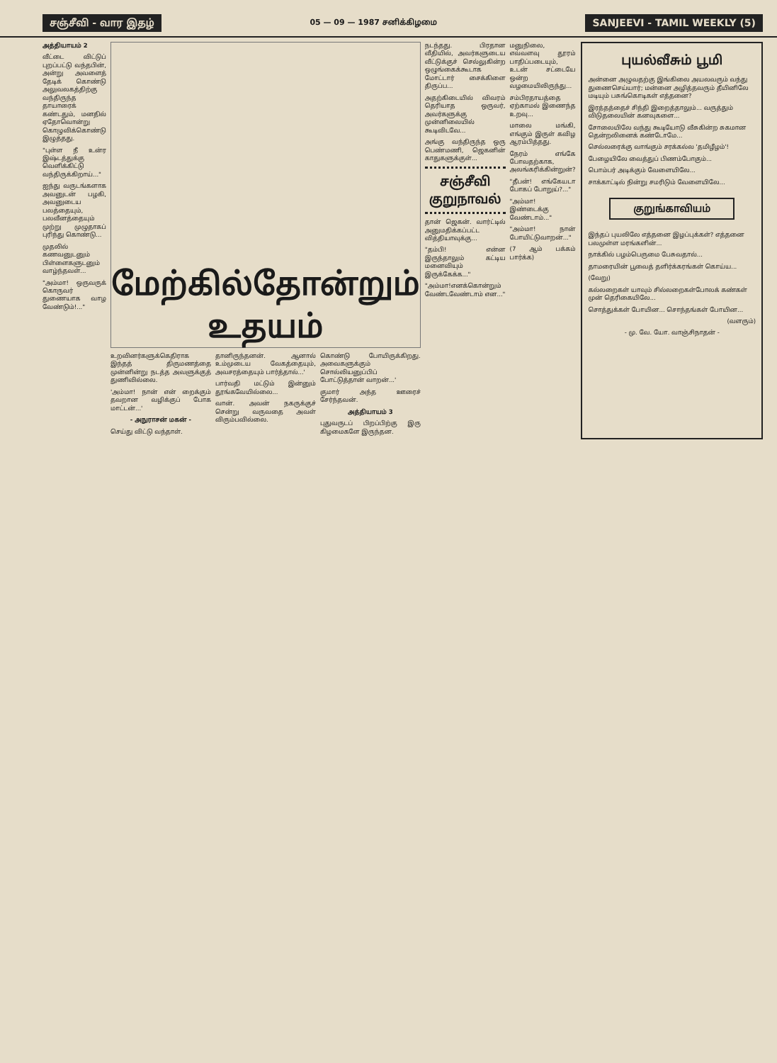சஞ்சீவி - வார இதழ் 05 — 09 — 1987 சனிக்கிழமை SANJEEVI - TAMIL WEEKLY (5)
அத்தியாயம் 2
வீட்டை விட்டுப் புறப்பட்டு வந்தபின், அன்று அவளைத் தேடிக் கொண்டு அலுவலகத்திற்கு வந்திருந்த தாயாரைக் கண்டதும், மனதில் ஏதோவொன்று கொழுவிக்கொண்டு இழுத்தது.
"புள்ள நீ உன்ர இஷ்டத்துக்கு வெளிக்கிட்டு வந்திருக்கிறாய்..."
ஐந்து வருடங்களாக அவனுடன் பழகி, அவனுடைய பலத்தையும், பலவீனத்தையும் முற்று முழுதாகப் புரிந்து கொண்டு...
முதலில் கணவனுடனும் பிள்ளைகளுடனும் வாழ்ந்தவள்...
"அம்மா! ஒருவருக் கொருவர் துணையாக வாழ வேண்டும்!..."
மேற்கில்தோன்றும்
உதயம்
உறவினர்களுக்கெதிராக இந்தத் திருமணத்தை முன்னின்று நடத்த அவளுக்குத் துணிவில்லை.
'அம்மா! நான் என் றைக்கும் தவறான வழிக்குப் போக மாட்டன்...'
- அநுராசன் மகன் -
செய்து விட்டு வந்தாள்.
தானிருந்தனன். ஆனால் உம்முடைய வேகத்தையும், அவசரத்தையும் பார்த்தால்...'
பார்வதி மட்டும் இன்னும் தூங்கவேயில்லை...
வான். அவன் நகருக்குச் சென்று வருவதை அவள் விரும்பவில்லை.
கொண்டு போயிருக்கிறது. அவைகளுக்கும் சொல்லியனுப்பிப் போட்டுத்தான் வாறன்...'
குமார் அந்த ஊரைச் சேர்ந்தவன்.
அத்தியாயம் 3
புதுவருடப் பிறப்பிற்கு இரு கிழமைகளே இருந்தன.
நடந்தது. பிரதான வீதியில், அவர்களுடைய வீட்டுக்குச் செல்லுகின்ற ஒழுங்கைக்கூடாக மோட்டார் சைக்கிளை திருப்ப...
அதற்கிடையில் விவரம் தெரியாத ஒருவர், அவர்களுக்கு முன்னிலையில் கூடிவிடவே...
அங்கு வந்திருந்த ஒரு பெண்மணி, ஜெகனின் காதுகளுக்குள்...
சஞ்சீவி குறுநாவல்
தான் ஜெகன். வார்ட்டில் அனுமதிக்கப்பட்ட வித்தியாவுக்கு...
"தம்பி! என்ன இருந்தாலும் கட்டிய மனைவியும் இருக்கேக்க..."
"அம்மா!எனக்கொன்றும் வேண்டவேண்டாம் என..."
மனுநிலை, எவ்வளவு தூரம் பாதிப்படையும், உடன் சட்டையே ஒன்ற வழமையிலிருந்து...
சம்பிரதாயத்தை ஏற்காமல் இணைந்த உறவு...
மாலை மங்கி, எங்கும் இருள் கவிழ ஆரம்பித்தது.
நேரம் எங்கே போவதற்காக, அலங்கரிக்கின்றுன்?
"தீபன்! எங்கேயடா போகப் போறுய்?..."
"அம்மா! இண்டைக்கு வேண்டாம்..."
"அம்மா! நான் போயிட்டுவாறன்..."
(7 ஆம் பக்கம் பார்க்க)
புயல்வீசும் பூமி
அன்னை அழுவதற்கு இங்கிலை அயலவரும் வந்து துணைசெய்யார்; மன்னை அழித்தவரும் தீயினிலே மடியும் பசுங்கொடிகள் எத்தனை?
இரத்தத்தைச் சிந்தி இறைத்தாலும்... வருத்தும் விடுதலையின் கனவுகளை...
சோலையிலே வந்து கூடியோடு வீசுகின்ற சுகமான தென்றலினைக் கண்டோமே...
செல்லரைக்கு வாங்கும் சரக்கல்ல 'தமிழீழம்'!
பேழையிலே வைத்துப் பிணம்போகும்...
பொம்பர் அடிக்கும் வேளையிலே...
சாக்காட்டில் நின்று சமரிடும் வேளையிலே...
குறுங்காவியம்
இந்தப் புயலிலே எத்தனை இழப்புக்கள்? எத்தனை பலமுள்ள மரங்களின்...
நாக்கில் பழம்பெருமை பேசுவதால்...
தாமரையின் பூவைத் தளிர்க்கரங்கள் கொய்ய...
(வேறு)
கல்லறைகள் யாவும் சில்லறைகள்போலக் கண்கள் முன் தெரிகையிலே...
சொத்துக்கள் போயின... சொந்தங்கள் போயின...
(வளரும்)
- மு. வே. யோ. வாஞ்சிநாதன் -